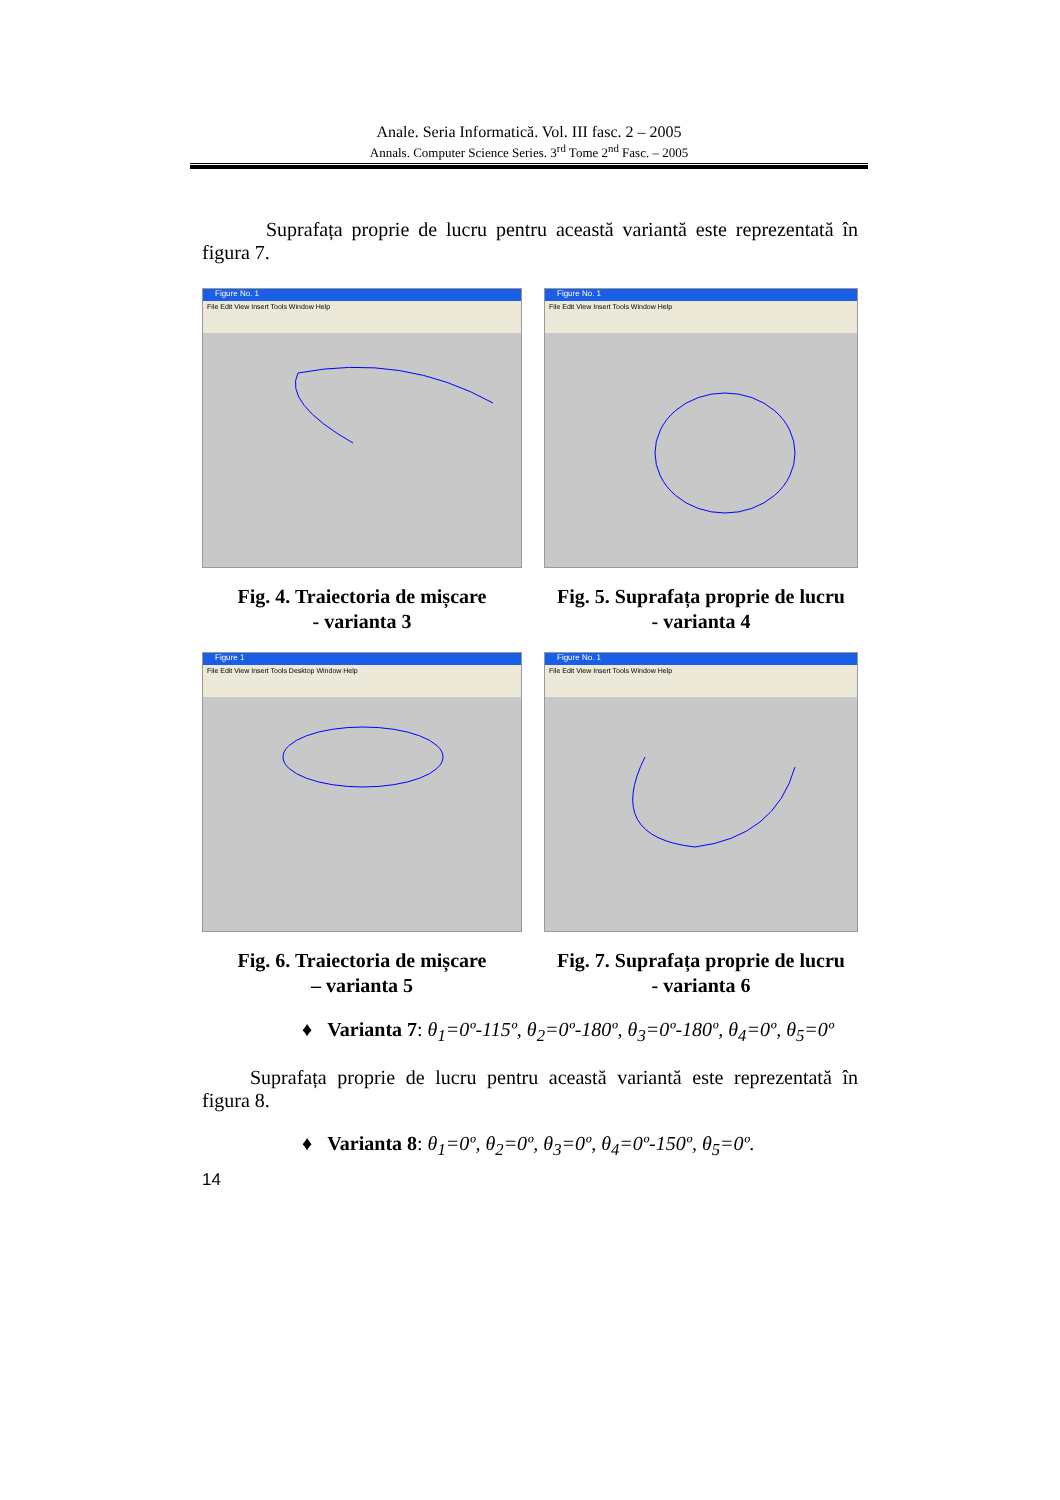Anale. Seria Informatică. Vol. III fasc. 2 – 2005
Annals. Computer Science Series. 3<sup>rd</sup> Tome 2<sup>nd</sup> Fasc. – 2005
Suprafața proprie de lucru pentru această variantă este reprezentată în figura 7.
Figure No. 1
File Edit View Insert Tools Window Help
Fig. 4. Traiectoria de mișcare
- varianta 3
Figure No. 1
File Edit View Insert Tools Window Help
Fig. 5. Suprafața proprie de lucru
- varianta 4
Figure 1
File Edit View Insert Tools Desktop Window Help
Fig. 6. Traiectoria de mișcare
– varianta 5
Figure No. 1
File Edit View Insert Tools Window Help
Fig. 7. Suprafața proprie de lucru
- varianta 6
♦ Varianta 7: θ<sub>1</sub>=0º-115º, θ<sub>2</sub>=0º-180º, θ<sub>3</sub>=0º-180º, θ<sub>4</sub>=0º, θ<sub>5</sub>=0º
Suprafața proprie de lucru pentru această variantă este reprezentată în figura 8.
♦ Varianta 8: θ<sub>1</sub>=0º, θ<sub>2</sub>=0º, θ<sub>3</sub>=0º, θ<sub>4</sub>=0º-150º, θ<sub>5</sub>=0º.
14